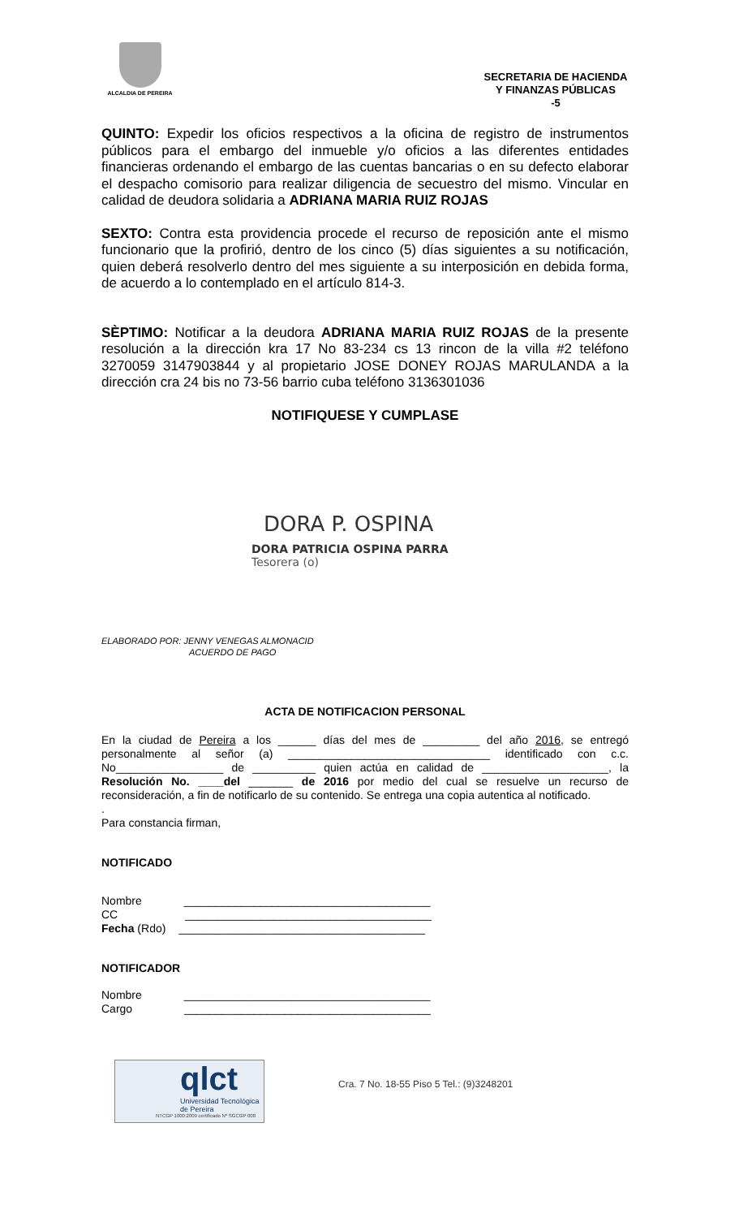ALCALDIA DE PEREIRA
SECRETARIA DE HACIENDA
Y FINANZAS PÚBLICAS
-5
QUINTO: Expedir los oficios respectivos a la oficina de registro de instrumentos públicos para el embargo del inmueble y/o oficios a las diferentes entidades financieras ordenando el embargo de las cuentas bancarias o en su defecto elaborar el despacho comisorio para realizar diligencia de secuestro del mismo. Vincular en calidad de deudora solidaria a ADRIANA MARIA RUIZ ROJAS
SEXTO: Contra esta providencia procede el recurso de reposición ante el mismo funcionario que la profirió, dentro de los cinco (5) días siguientes a su notificación, quien deberá resolverlo dentro del mes siguiente a su interposición en debida forma, de acuerdo a lo contemplado en el artículo 814-3.
SÈPTIMO: Notificar a la deudora ADRIANA MARIA RUIZ ROJAS de la presente resolución a la dirección kra 17 No 83-234 cs 13 rincon de la villa #2 teléfono 3270059 3147903844 y al propietario JOSE DONEY ROJAS MARULANDA a la dirección cra 24 bis no 73-56 barrio cuba teléfono 3136301036
NOTIFIQUESE Y CUMPLASE
DORA P. OSPINA
DORA PATRICIA OSPINA PARRA
Tesorera (o)
ELABORADO POR: JENNY VENEGAS ALMONACID
ACUERDO DE PAGO
ACTA DE NOTIFICACION PERSONAL
En la ciudad de Pereira a los ______ días del mes de _________ del año 2016, se entregó personalmente al señor (a) ________________________________ identificado con c.c. No_________________ de __________ quien actúa en calidad de ____________________, la Resolución No. ____del _______ de 2016 por medio del cual se resuelve un recurso de reconsideración, a fin de notificarlo de su contenido. Se entrega una copia autentica al notificado.
.
Para constancia firman,
NOTIFICADO
Nombre _______________________________________
CC _______________________________________
Fecha (Rdo) _______________________________________
NOTIFICADOR
Nombre _______________________________________
Cargo _______________________________________
qlct
Universidad Tecnológica de Pereira
NTCGP 1000:2009 certificado Nº SGCGP 008
Cra. 7 No. 18-55 Piso 5 Tel.: (9)3248201